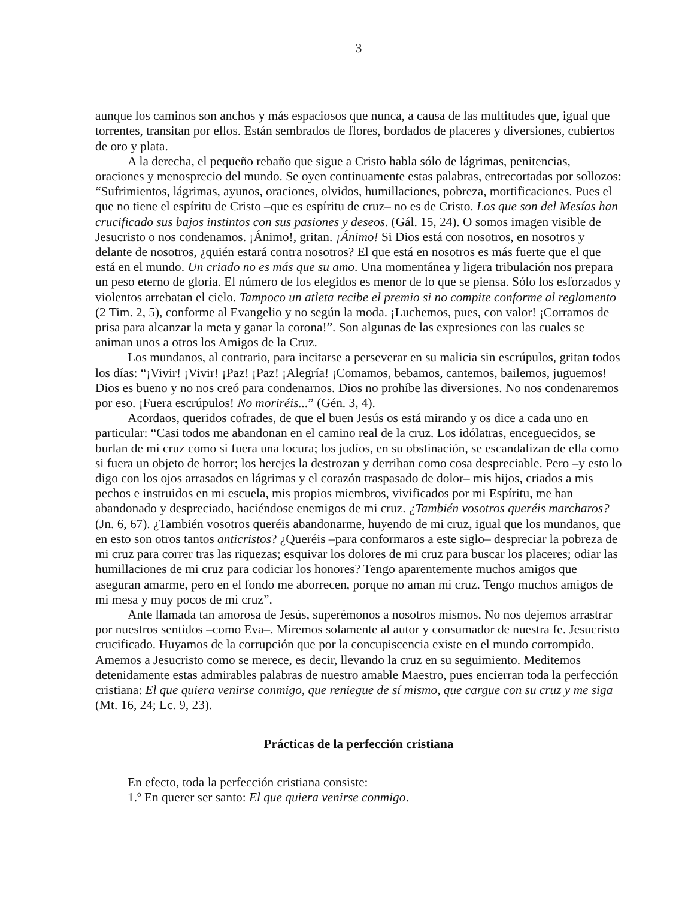3
aunque los caminos son anchos y más espaciosos que nunca, a causa de las multitudes que, igual que torrentes, transitan por ellos. Están sembrados de flores, bordados de placeres y diversiones, cubiertos de oro y plata.
A la derecha, el pequeño rebaño que sigue a Cristo habla sólo de lágrimas, penitencias, oraciones y menosprecio del mundo. Se oyen continuamente estas palabras, entrecortadas por sollozos: “Sufrimientos, lágrimas, ayunos, oraciones, olvidos, humillaciones, pobreza, mortificaciones. Pues el que no tiene el espíritu de Cristo –que es espíritu de cruz– no es de Cristo. Los que son del Mesías han crucificado sus bajos instintos con sus pasiones y deseos. (Gál. 15, 24). O somos imagen visible de Jesucristo o nos condenamos. ¡Ánimo!, gritan. ¡Ánimo! Si Dios está con nosotros, en nosotros y delante de nosotros, ¿quién estará contra nosotros? El que está en nosotros es más fuerte que el que está en el mundo. Un criado no es más que su amo. Una momentánea y ligera tribulación nos prepara un peso eterno de gloria. El número de los elegidos es menor de lo que se piensa. Sólo los esforzados y violentos arrebatan el cielo. Tampoco un atleta recibe el premio si no compite conforme al reglamento (2 Tim. 2, 5), conforme al Evangelio y no según la moda. ¡Luchemos, pues, con valor! ¡Corramos de prisa para alcanzar la meta y ganar la corona!”. Son algunas de las expresiones con las cuales se animan unos a otros los Amigos de la Cruz.
Los mundanos, al contrario, para incitarse a perseverar en su malicia sin escrúpulos, gritan todos los días: “¡Vivir! ¡Vivir! ¡Paz! ¡Paz! ¡Alegría! ¡Comamos, bebamos, cantemos, bailemos, juguemos! Dios es bueno y no nos creó para condenarnos. Dios no prohíbe las diversiones. No nos condenaremos por eso. ¡Fuera escrúpulos! No moriréis...” (Gén. 3, 4).
Acordaos, queridos cofrades, de que el buen Jesús os está mirando y os dice a cada uno en particular: “Casi todos me abandonan en el camino real de la cruz. Los idólatras, enceguecidos, se burlan de mi cruz como si fuera una locura; los judíos, en su obstinación, se escandalizan de ella como si fuera un objeto de horror; los herejes la destrozan y derriban como cosa despreciable. Pero –y esto lo digo con los ojos arrasados en lágrimas y el corazón traspasado de dolor– mis hijos, criados a mis pechos e instruidos en mi escuela, mis propios miembros, vivificados por mi Espíritu, me han abandonado y despreciado, haciéndose enemigos de mi cruz. ¿También vosotros queréis marcharos? (Jn. 6, 67). ¿También vosotros queréis abandonarme, huyendo de mi cruz, igual que los mundanos, que en esto son otros tantos anticristos? ¿Queréis –para conformaros a este siglo– despreciar la pobreza de mi cruz para correr tras las riquezas; esquivar los dolores de mi cruz para buscar los placeres; odiar las humillaciones de mi cruz para codiciar los honores? Tengo aparentemente muchos amigos que aseguran amarme, pero en el fondo me aborrecen, porque no aman mi cruz. Tengo muchos amigos de mi mesa y muy pocos de mi cruz”.
Ante llamada tan amorosa de Jesús, superémonos a nosotros mismos. No nos dejemos arrastrar por nuestros sentidos –como Eva–. Miremos solamente al autor y consumador de nuestra fe. Jesucristo crucificado. Huyamos de la corrupción que por la concupiscencia existe en el mundo corrompido. Amemos a Jesucristo como se merece, es decir, llevando la cruz en su seguimiento. Meditemos detenidamente estas admirables palabras de nuestro amable Maestro, pues encierran toda la perfección cristiana: El que quiera venirse conmigo, que reniegue de sí mismo, que cargue con su cruz y me siga (Mt. 16, 24; Lc. 9, 23).
Prácticas de la perfección cristiana
En efecto, toda la perfección cristiana consiste:
1.º En querer ser santo: El que quiera venirse conmigo.